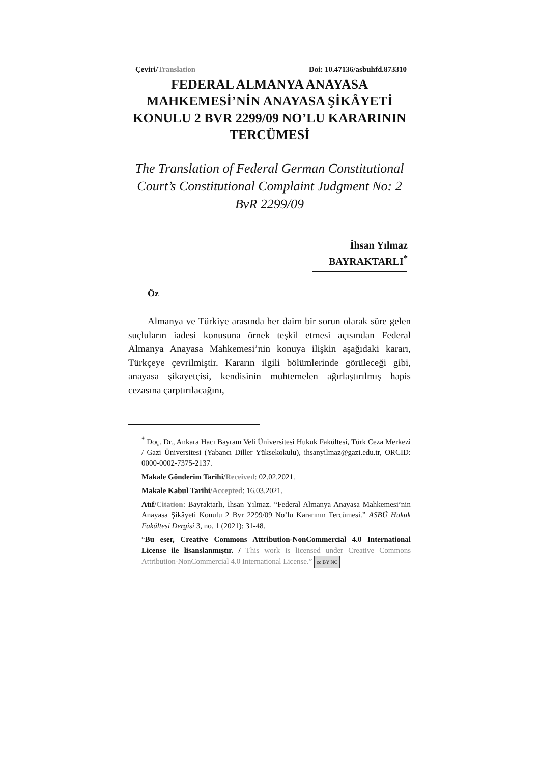Çeviri/Translation Doi: 10.47136/asbuhfd.873310
FEDERAL ALMANYA ANAYASA MAHKEMESİ’NİN ANAYASA ŞİKÂYETİ KONULU 2 BVR 2299/09 NO’LU KARARININ TERCÜMESİ
The Translation of Federal German Constitutional Court’s Constitutional Complaint Judgment No: 2 BvR 2299/09
İhsan Yılmaz
BAYRAKTARLI<sup>*</sup>
Öz
Almanya ve Türkiye arasında her daim bir sorun olarak süre gelen suçluların iadesi konusuna örnek teşkil etmesi açısından Federal Almanya Anayasa Mahkemesi’nin konuya ilişkin aşağıdaki kararı, Türkçeye çevrilmiştir. Kararın ilgili bölümlerinde görüleceği gibi, anayasa şikayetçisi, kendisinin muhtemelen ağırlaştırılmış hapis cezasına çarptırılacağını,
<sup>*</sup> Doç. Dr., Ankara Hacı Bayram Veli Üniversitesi Hukuk Fakültesi, Türk Ceza Merkezi / Gazi Üniversitesi (Yabancı Diller Yüksekokulu), ihsanyilmaz@gazi.edu.tr, ORCID: 0000-0002-7375-2137.
Makale Gönderim Tarihi/Received: 02.02.2021.
Makale Kabul Tarihi/Accepted: 16.03.2021.
Atıf/Citation: Bayraktarlı, İhsan Yılmaz. “Federal Almanya Anayasa Mahkemesi’nin Anayasa Şikâyeti Konulu 2 Bvr 2299/09 No’lu Kararının Tercümesi.” ASBÜ Hukuk Fakültesi Dergisi 3, no. 1 (2021): 31-48.
“Bu eser, Creative Commons Attribution-NonCommercial 4.0 International License ile lisanslanmıştır. / This work is licensed under Creative Commons Attribution-NonCommercial 4.0 International License.” cc BY NC